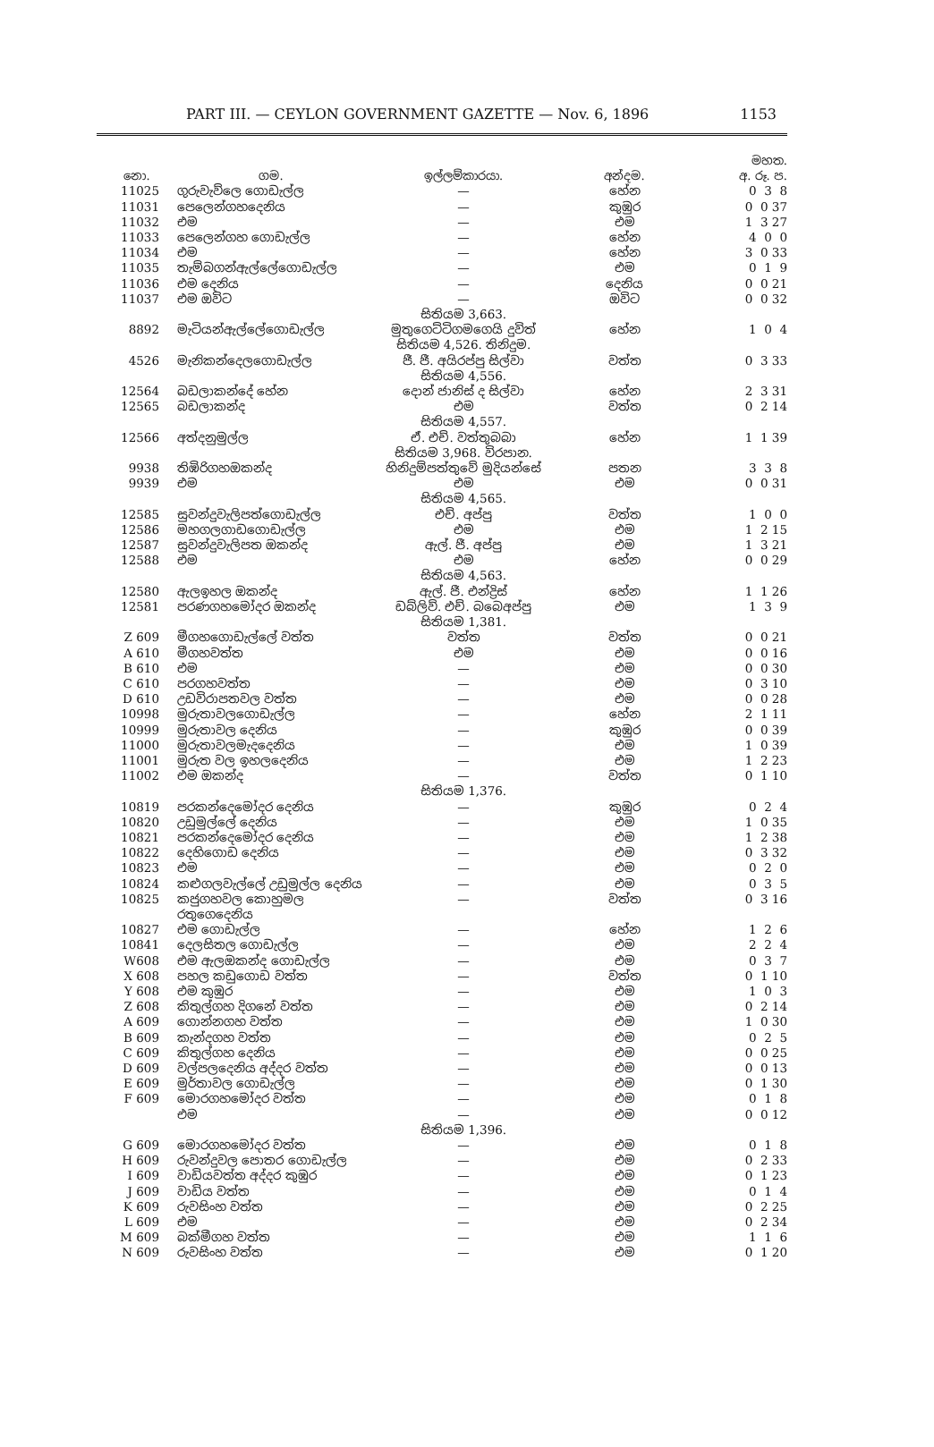PART III. — CEYLON GOVERNMENT GAZETTE — Nov. 6, 1896 1153
| | | | | මහත. |
| --- | --- | --- | --- | --- |
| නො. | ගම. | ඉල්ලම්කාරයා. | අන්දම. | අ. රූ. ප. |
| 11025 | ගුරුවැව්ලෙ ගොඩැල්ල | — | හේන | 0 3 8 |
| 11031 | පෙලෙන්ගහදෙනිය | — | කුඹුර | 0 0 37 |
| 11032 | එම | — | එම | 1 3 27 |
| 11033 | පෙලෙන්ගහ ගොඩැල්ල | — | හේන | 4 0 0 |
| 11034 | එම | — | හේන | 3 0 33 |
| 11035 | තැම්බගන්ඇල්ලේගොඩැල්ල | — | එම | 0 1 9 |
| 11036 | එම දෙනිය | — | දෙනිය | 0 0 21 |
| 11037 | එම ඔවිට | — | ඔවිට | 0 0 32 |
| | | සිතියම 3,663. | | |
| 8892 | මැටියන්ඇල්ලේගොඩැල්ල | මුතුගෙට්ටිගමගෙයි දුවිත් | හේන | 1 0 4 |
| | | සිතියම 4,526. තිනිදුම. | | |
| 4526 | මැනිකන්දෙලගොඩැල්ල | ජී. ජී. අයිරප්පු සිල්වා | වත්ත | 0 3 33 |
| | | සිතියම 4,556. | | |
| 12564 | බඩලාකන්දේ හේන | දොන් ජානිස් ද සිල්වා | හේන | 2 3 31 |
| 12565 | බඩලාකන්ද | එම | වත්ත | 0 2 14 |
| | | සිතියම 4,557. | | |
| 12566 | අත්දනුමුල්ල | ඒ. එච්. වත්තුබබා | හේන | 1 1 39 |
| | | සිතියම 3,968. විරපාන. | | |
| 9938 | තිඹිරිගහඔකන්ද | හිනිදුම්පත්තුවේ මුදියන්සේ | පතන | 3 3 8 |
| 9939 | එම | එම | එම | 0 0 31 |
| | | සිතියම 4,565. | | |
| 12585 | සුවන්දුවැලිපත්ගොඩැල්ල | එච්. අප්පු | වත්ත | 1 0 0 |
| 12586 | මහගලගාඩගොඩැල්ල | එම | එම | 1 2 15 |
| 12587 | සුවන්දුවැලිපත ඔකන්ද | ඇල්. ජී. අප්පු | එම | 1 3 21 |
| 12588 | එම | එම | හේන | 0 0 29 |
| | | සිතියම 4,563. | | |
| 12580 | ඇලඉහල ඔකන්ද | ඇල්. ජී. එන්ද්‍රිස් | හේන | 1 1 26 |
| 12581 | පරණගහමෝදර ඔකන්ද | ඩබ්ලිව්. එච්. බබෙඅප්පු | එම | 1 3 9 |
| | | සිතියම 1,381. | | |
| Z 609 | මීගහගොඩැල්ලේ වත්ත | වත්ත | වත්ත | 0 0 21 |
| A 610 | මීගහවත්ත | එම | එම | 0 0 16 |
| B 610 | එම | — | එම | 0 0 30 |
| C 610 | පරගහවත්ත | — | එම | 0 3 10 |
| D 610 | උඩවිරාපතවල වත්ත | — | එම | 0 0 28 |
| 10998 | මුරුතාවලගොඩැල්ල | — | හේන | 2 1 11 |
| 10999 | මුරුතාවල දෙනිය | — | කුඹුර | 0 0 39 |
| 11000 | මුරුතාවලමැදදෙනිය | — | එම | 1 0 39 |
| 11001 | මුරුත වල ඉහලදෙනිය | — | එම | 1 2 23 |
| 11002 | එම ඔකන්ද | — | වත්ත | 0 1 10 |
| | | සිතියම 1,376. | | |
| 10819 | පරකන්දෙමෝදර දෙනිය | — | කුඹුර | 0 2 4 |
| 10820 | උඩුමුල්ලේ දෙනිය | — | එම | 1 0 35 |
| 10821 | පරකන්දෙමෝදර දෙනිය | — | එම | 1 2 38 |
| 10822 | දෙහිගොඩ දෙනිය | — | එම | 0 3 32 |
| 10823 | එම | — | එම | 0 2 0 |
| 10824 | කළුගලවැල්ලේ උඩුමුල්ල දෙනිය | — | එම | 0 3 5 |
| 10825 | කජුගහවල කොහුමල රතුගෙදෙනිය | — | වත්ත | 0 3 16 |
| 10827 | එම ගොඩැල්ල | — | හේන | 1 2 6 |
| 10841 | දෙලසිතල ගොඩැල්ල | — | එම | 2 2 4 |
| W608 | එම ඇලඔකන්ද ගොඩැල්ල | — | එම | 0 3 7 |
| X 608 | පහල කඩුගොඩ වත්ත | — | වත්ත | 0 1 10 |
| Y 608 | එම කුඹුර | — | එම | 1 0 3 |
| Z 608 | කිතුල්ගහ දිගනේ වත්ත | — | එම | 0 2 14 |
| A 609 | ගොන්නගහ වත්ත | — | එම | 1 0 30 |
| B 609 | කැන්දගහ වත්ත | — | එම | 0 2 5 |
| C 609 | කිතුල්ගහ දෙනිය | — | එම | 0 0 25 |
| D 609 | වල්පලදෙනිය අද්දර වත්ත | — | එම | 0 0 13 |
| E 609 | මුර්තාවල ගොඩැල්ල | — | එම | 0 1 30 |
| F 609 | මොරගහමෝදර වත්ත | — | එම | 0 1 8 |
| | එම | — | එම | 0 0 12 |
| | | සිතියම 1,396. | | |
| G 609 | මොරගහමෝදර වත්ත | — | එම | 0 1 8 |
| H 609 | රුවන්දුවල පොතර ගොඩැල්ල | — | එම | 0 2 33 |
| I 609 | වාඩියවත්ත අද්දර කුඹුර | — | එම | 0 1 23 |
| J 609 | වාඩිය වත්ත | — | එම | 0 1 4 |
| K 609 | රුවසිංහ වත්ත | — | එම | 0 2 25 |
| L 609 | එම | — | එම | 0 2 34 |
| M 609 | බක්මීගහ වත්ත | — | එම | 1 1 6 |
| N 609 | රුවසිංහ වත්ත | — | එම | 0 1 20 |